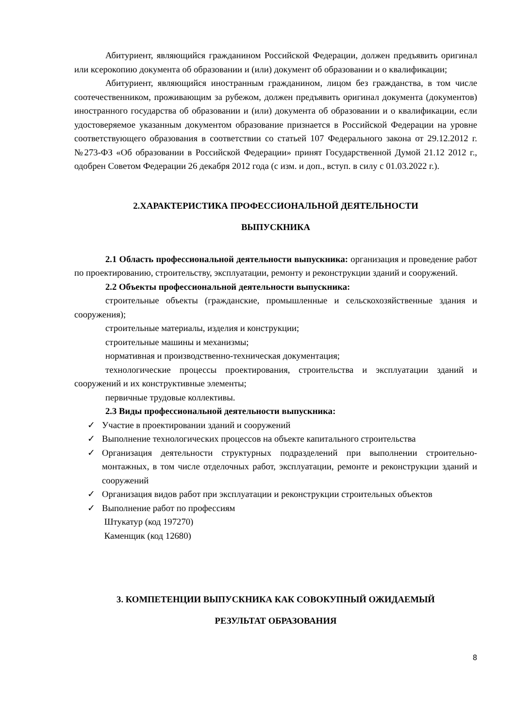Абитуриент, являющийся гражданином Российской Федерации, должен предъявить оригинал или ксерокопию документа об образовании и (или) документ об образовании и о квалификации;
Абитуриент, являющийся иностранным гражданином, лицом без гражданства, в том числе соотечественником, проживающим за рубежом, должен предъявить оригинал документа (документов) иностранного государства об образовании и (или) документа об образовании и о квалификации, если удостоверяемое указанным документом образование признается в Российской Федерации на уровне соответствующего образования в соответствии со статьей 107 Федерального закона от 29.12.2012 г. №273-ФЗ «Об образовании в Российской Федерации» принят Государственной Думой 21.12 2012 г., одобрен Советом Федерации 26 декабря 2012 года (с изм. и доп., вступ. в силу с 01.03.2022 г.).
2.ХАРАКТЕРИСТИКА ПРОФЕССИОНАЛЬНОЙ ДЕЯТЕЛЬНОСТИ
ВЫПУСКНИКА
2.1 Область профессиональной деятельности выпускника: организация и проведение работ по проектированию, строительству, эксплуатации, ремонту и реконструкции зданий и сооружений.
2.2 Объекты профессиональной деятельности выпускника:
строительные объекты (гражданские, промышленные и сельскохозяйственные здания и сооружения);
строительные материалы, изделия и конструкции;
строительные машины и механизмы;
нормативная и производственно-техническая документация;
технологические процессы проектирования, строительства и эксплуатации зданий и сооружений и их конструктивные элементы;
первичные трудовые коллективы.
2.3 Виды профессиональной деятельности выпускника:
✓ Участие в проектировании зданий и сооружений
✓ Выполнение технологических процессов на объекте капитального строительства
✓ Организация деятельности структурных подразделений при выполнении строительно-монтажных, в том числе отделочных работ, эксплуатации, ремонте и реконструкции зданий и сооружений
✓ Организация видов работ при эксплуатации и реконструкции строительных объектов
✓ Выполнение работ по профессиям
Штукатур (код 197270)
Каменщик (код 12680)
3. КОМПЕТЕНЦИИ ВЫПУСКНИКА КАК СОВОКУПНЫЙ ОЖИДАЕМЫЙ
РЕЗУЛЬТАТ ОБРАЗОВАНИЯ
8